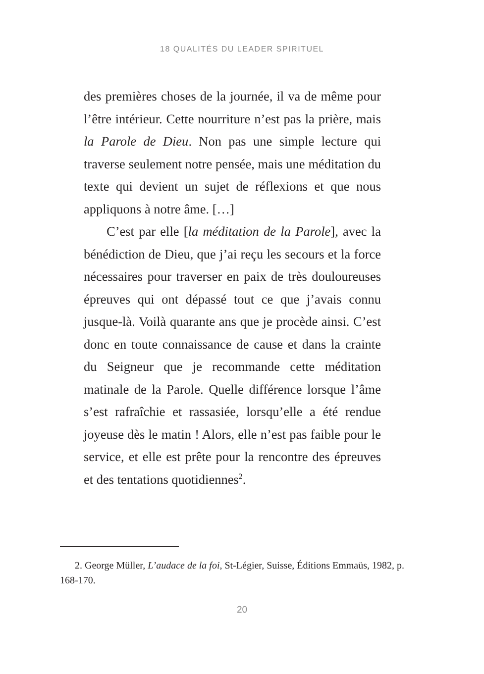18 QUALITÉS DU LEADER SPIRITUEL
des premières choses de la journée, il va de même pour l’être intérieur. Cette nourriture n’est pas la prière, mais la Parole de Dieu. Non pas une simple lecture qui traverse seulement notre pensée, mais une méditation du texte qui devient un sujet de réflexions et que nous appliquons à notre âme. […]
C’est par elle [la méditation de la Parole], avec la bénédiction de Dieu, que j’ai reçu les secours et la force nécessaires pour traverser en paix de très douloureuses épreuves qui ont dépassé tout ce que j’avais connu jusque-là. Voilà quarante ans que je procède ainsi. C’est donc en toute connaissance de cause et dans la crainte du Seigneur que je recommande cette méditation matinale de la Parole. Quelle différence lorsque l’âme s’est rafraîchie et rassasiée, lorsqu’elle a été rendue joyeuse dès le matin ! Alors, elle n’est pas faible pour le service, et elle est prête pour la rencontre des épreuves et des tentations quotidiennes<sup>2</sup>.
2. George Müller, L’audace de la foi, St-Légier, Suisse, Éditions Emmaüs, 1982, p. 168-170.
20